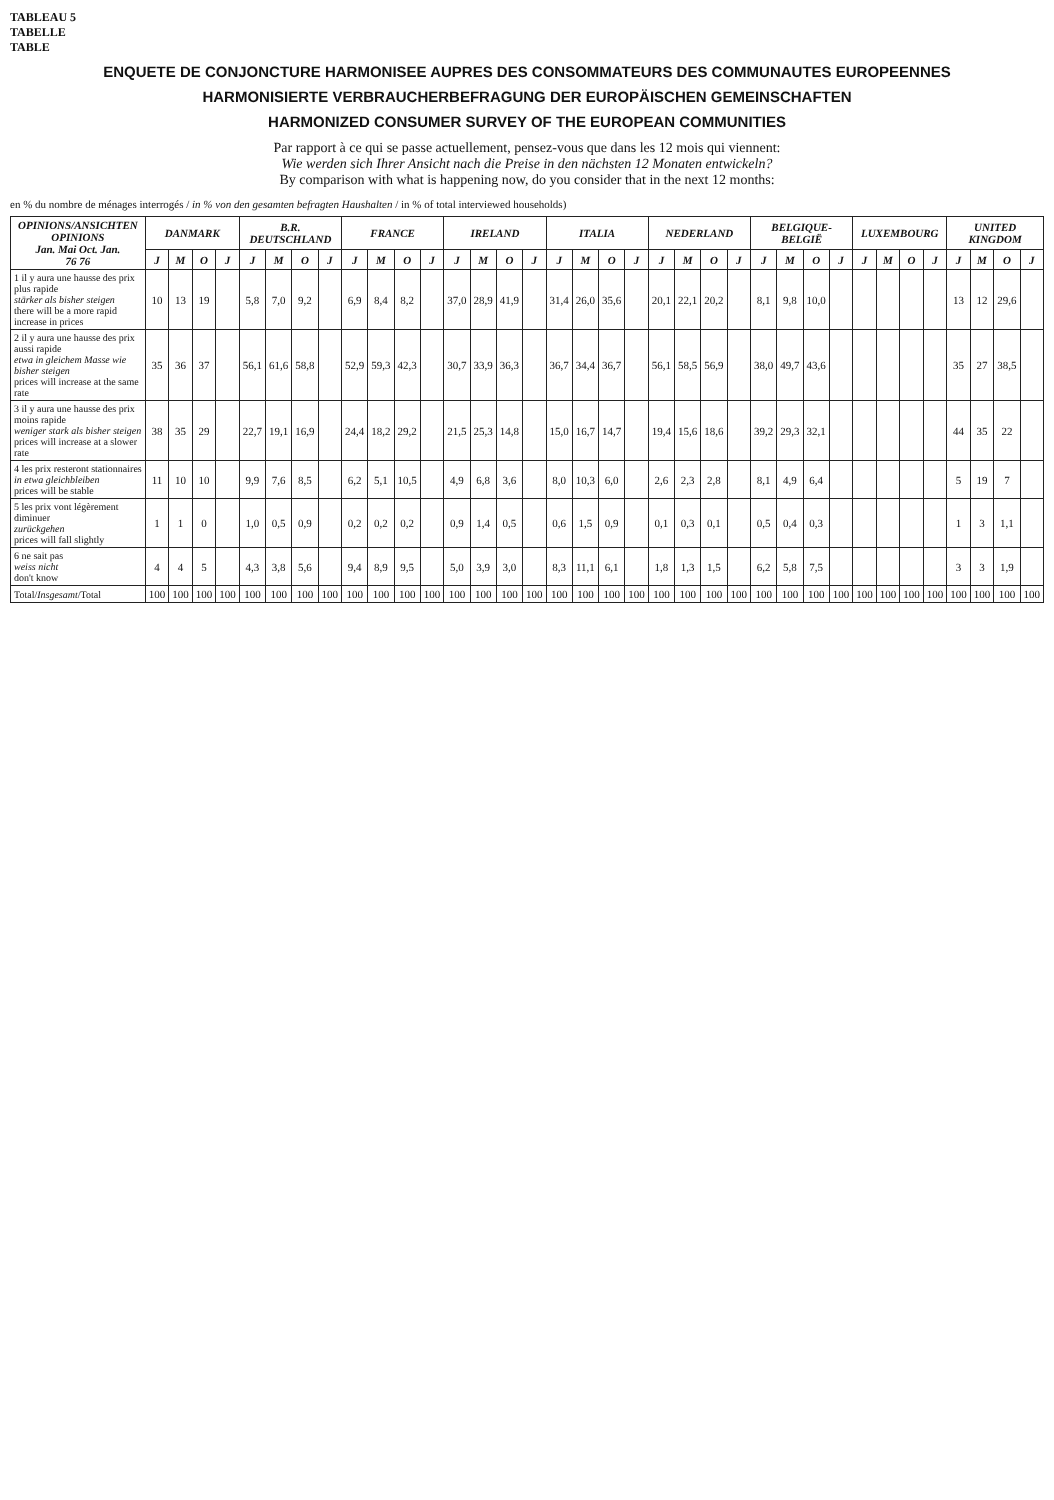TABLEAU 5
TABELLE
TABLE
ENQUETE DE CONJONCTURE HARMONISEE AUPRES DES CONSOMMATEURS DES COMMUNAUTES EUROPEENNES
HARMONISIERTE VERBRAUCHERBEFRAGUNG DER EUROPÄISCHEN GEMEINSCHAFTEN
HARMONIZED CONSUMER SURVEY OF THE EUROPEAN COMMUNITIES
Par rapport à ce qui se passe actuellement, pensez-vous que dans les 12 mois qui viennent:
Wie werden sich Ihrer Ansicht nach die Preise in den nächsten 12 Monaten entwickeln?
By comparison with what is happening now, do you consider that in the next 12 months:
en % du nombre de ménages interrogés / in % von den gesamten befragten Haushalten / in % of total interviewed households)
| OPINIONS/ANSICHTEN OPINIONS Jan. Mai Oct. Jan. 76 76 | DANMARK | | | | B.R. DEUTSCHLAND | | | | FRANCE | | | | IRELAND | | | | ITALIA | | | | NEDERLAND | | | | BELGIQUE-BELGIË | | | | LUXEMBOURG | | | | UNITED KINGDOM | | | |
| --- | --- | --- | --- | --- | --- | --- | --- | --- | --- | --- | --- | --- | --- | --- | --- | --- | --- | --- | --- | --- | --- | --- | --- | --- | --- | --- | --- | --- | --- | --- | --- | --- | --- | --- | --- | --- |
| | J | M | O | J | J | M | O | J | J | M | O | J | J | M | O | J | J | M | O | J | J | M | O | J | J | M | O | J | J | M | O | J | J | M | O | J |
| 1 il y aura une hausse des prix plus rapide stärker als bisher steigen there will be a more rapid increase in prices | 10 | 13 | 19 | | 5,8 | 7,0 | 9,2 | | 6,9 | 8,4 | 8,2 | | 37,0 | 28,9 | 41,9 | | 31,4 | 26,0 | 35,6 | | 20,1 | 22,1 | 20,2 | | 8,1 | 9,8 | 10,0 | | | | | | 13 | 12 | 29,6 | |
| 2 il y aura une hausse des prix aussi rapide etwa in gleichem Masse wie bisher steigen prices will increase at the same rate | 35 | 36 | 37 | | 56,1 | 61,6 | 58,8 | | 52,9 | 59,3 | 42,3 | | 30,7 | 33,9 | 36,3 | | 36,7 | 34,4 | 36,7 | | 56,1 | 58,5 | 56,9 | | 38,0 | 49,7 | 43,6 | | | | | | 35 | 27 | 38,5 | |
| 3 il y aura une hausse des prix moins rapide weniger stark als bisher steigen prices will increase at a slower rate | 38 | 35 | 29 | | 22,7 | 19,1 | 16,9 | | 24,4 | 18,2 | 29,2 | | 21,5 | 25,3 | 14,8 | | 15,0 | 16,7 | 14,7 | | 19,4 | 15,6 | 18,6 | | 39,2 | 29,3 | 32,1 | | | | | | 44 | 35 | 22 | |
| 4 les prix resteront stationnaires in etwa gleichbleiben prices will be stable | 11 | 10 | 10 | | 9,9 | 7,6 | 8,5 | | 6,2 | 5,1 | 10,5 | | 4,9 | 6,8 | 3,6 | | 8,0 | 10,3 | 6,0 | | 2,6 | 2,3 | 2,8 | | 8,1 | 4,9 | 6,4 | | | | | | 5 | 19 | 7 | |
| 5 les prix vont légèrement diminuer zurückgehen prices will fall slightly | 1 | 1 | 0 | | 1,0 | 0,5 | 0,9 | | 0,2 | 0,2 | 0,2 | | 0,9 | 1,4 | 0,5 | | 0,6 | 1,5 | 0,9 | | 0,1 | 0,3 | 0,1 | | 0,5 | 0,4 | 0,3 | | | | | | 1 | 3 | 1,1 | |
| 6 ne sait pas weiss nicht don't know | 4 | 4 | 5 | | 4,3 | 3,8 | 5,6 | | 9,4 | 8,9 | 9,5 | | 5,0 | 3,9 | 3,0 | | 8,3 | 11,1 | 6,1 | | 1,8 | 1,3 | 1,5 | | 6,2 | 5,8 | 7,5 | | | | | | 3 | 3 | 1,9 | |
| Total/ Insgesamt /Total | 100 | 100 | 100 | 100 | 100 | 100 | 100 | 100 | 100 | 100 | 100 | 100 | 100 | 100 | 100 | 100 | 100 | 100 | 100 | 100 | 100 | 100 | 100 | 100 | 100 | 100 | 100 | 100 | 100 | 100 | 100 | 100 | 100 | 100 | 100 | 100 |